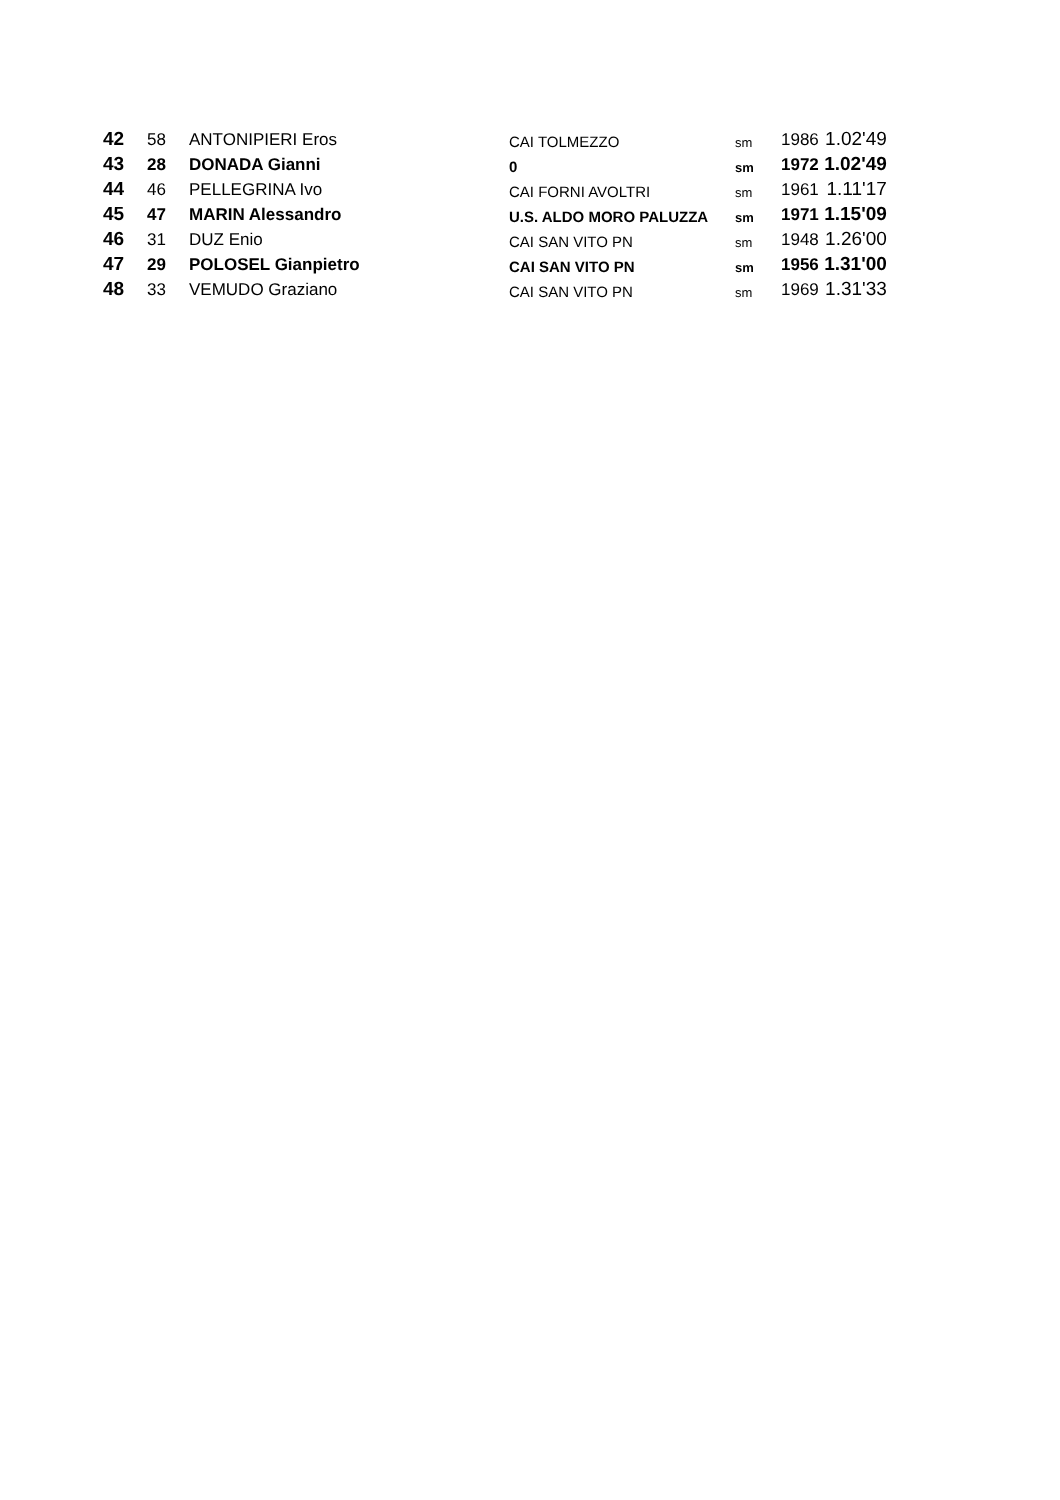| 42 | 58 | ANTONIPIERI Eros | CAI TOLMEZZO | sm | 1986 | 1.02'49 |
| 43 | 28 | DONADA Gianni | 0 | sm | 1972 | 1.02'49 |
| 44 | 46 | PELLEGRINA Ivo | CAI FORNI AVOLTRI | sm | 1961 | 1.11'17 |
| 45 | 47 | MARIN Alessandro | U.S. ALDO MORO PALUZZA | sm | 1971 | 1.15'09 |
| 46 | 31 | DUZ Enio | CAI SAN VITO PN | sm | 1948 | 1.26'00 |
| 47 | 29 | POLOSEL Gianpietro | CAI SAN VITO PN | sm | 1956 | 1.31'00 |
| 48 | 33 | VEMUDO Graziano | CAI SAN VITO PN | sm | 1969 | 1.31'33 |